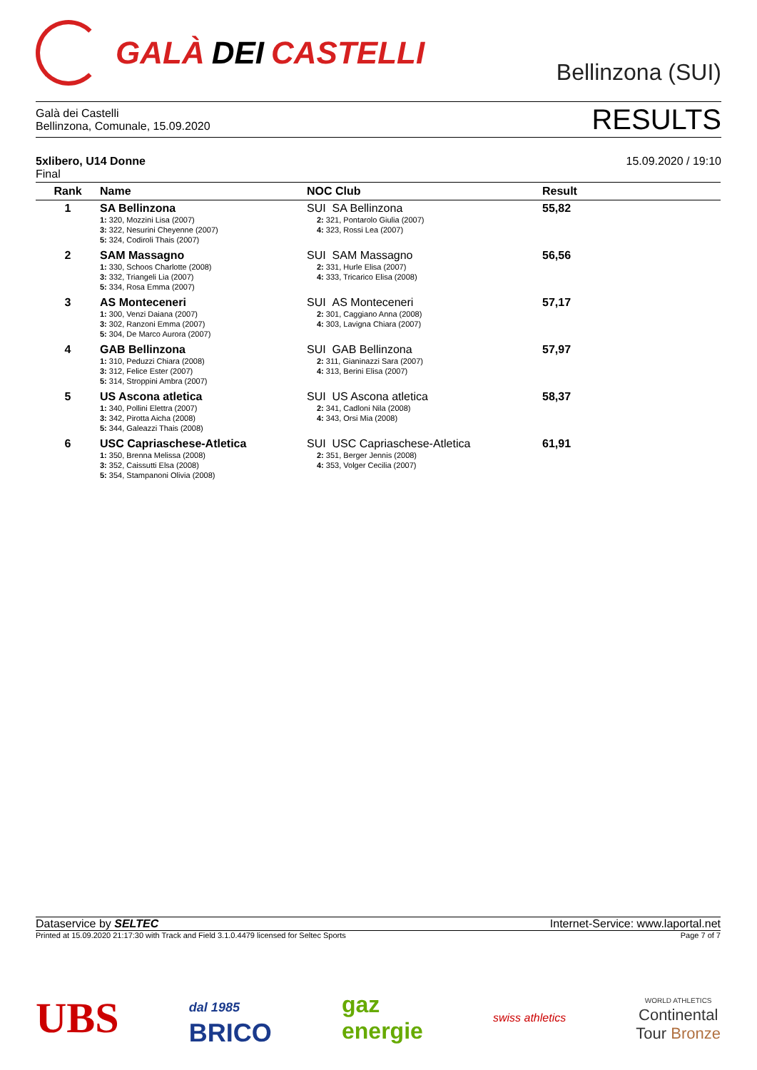GALÀ DEI CASTELLI
Bellinzona (SUI)
Galà dei Castelli
Bellinzona, Comunale, 15.09.2020
RESULTS
5xlibero, U14 Donne
Final
15.09.2020 / 19:10
| Rank | Name | NOC Club | Result |
| --- | --- | --- | --- |
| 1 | SA Bellinzona 1: 320, Mozzini Lisa (2007) 3: 322, Nesurini Cheyenne (2007) 5: 324, Codiroli Thais (2007) | SUI SA Bellinzona 2: 321, Pontarolo Giulia (2007) 4: 323, Rossi Lea (2007) | 55,82 |
| 2 | SAM Massagno 1: 330, Schoos Charlotte (2008) 3: 332, Triangeli Lia (2007) 5: 334, Rosa Emma (2007) | SUI SAM Massagno 2: 331, Hurle Elisa (2007) 4: 333, Tricarico Elisa (2008) | 56,56 |
| 3 | AS Monteceneri 1: 300, Venzi Daiana (2007) 3: 302, Ranzoni Emma (2007) 5: 304, De Marco Aurora (2007) | SUI AS Monteceneri 2: 301, Caggiano Anna (2008) 4: 303, Lavigna Chiara (2007) | 57,17 |
| 4 | GAB Bellinzona 1: 310, Peduzzi Chiara (2008) 3: 312, Felice Ester (2007) 5: 314, Stroppini Ambra (2007) | SUI GAB Bellinzona 2: 311, Gianinazzi Sara (2007) 4: 313, Berini Elisa (2007) | 57,97 |
| 5 | US Ascona atletica 1: 340, Pollini Elettra (2007) 3: 342, Pirotta Aicha (2008) 5: 344, Galeazzi Thais (2008) | SUI US Ascona atletica 2: 341, Cadloni Nila (2008) 4: 343, Orsi Mia (2008) | 58,37 |
| 6 | USC Capriaschese-Atletica 1: 350, Brenna Melissa (2008) 3: 352, Caissutti Elsa (2008) 5: 354, Stampanoni Olivia (2008) | SUI USC Capriaschese-Atletica 2: 351, Berger Jennis (2008) 4: 353, Volger Cecilia (2007) | 61,91 |
Dataservice by SELTEC Internet-Service: www.laportal.net
Printed at 15.09.2020 21:17:30 with Track and Field 3.1.0.4479 licensed for Seltec Sports
Page 7 of 7
UBS
dal 1985
BRICO
gaz
energie
swiss athletics
WORLD ATHLETICS
Continental
Tour Bronze